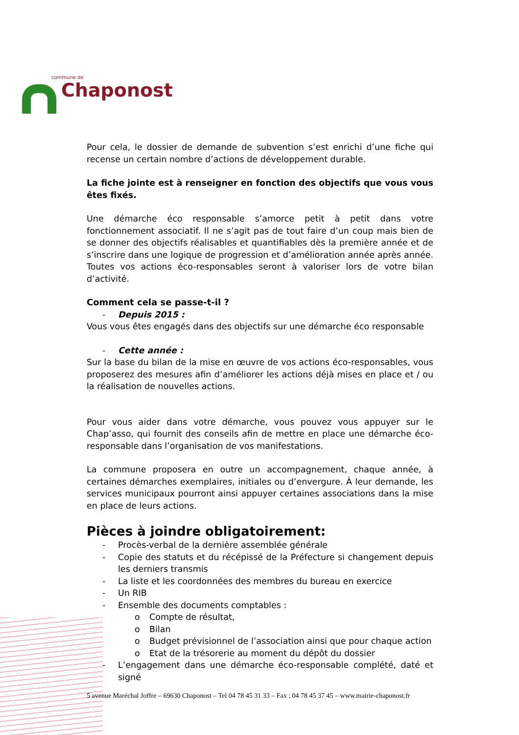commune de
Chaponost
Pour cela, le dossier de demande de subvention s’est enrichi d’une fiche qui recense un certain nombre d’actions de développement durable.
La fiche jointe est à renseigner en fonction des objectifs que vous vous êtes fixés.
Une démarche éco responsable s’amorce petit à petit dans votre fonctionnement associatif. Il ne s’agit pas de tout faire d’un coup mais bien de se donner des objectifs réalisables et quantifiables dès la première année et de s’inscrire dans une logique de progression et d’amélioration année après année. Toutes vos actions éco-responsables seront à valoriser lors de votre bilan d’activité.
Comment cela se passe-t-il ?
- Depuis 2015 :
Vous vous êtes engagés dans des objectifs sur une démarche éco responsable
- Cette année :
Sur la base du bilan de la mise en œuvre de vos actions éco-responsables, vous proposerez des mesures afin d’améliorer les actions déjà mises en place et / ou la réalisation de nouvelles actions.
Pour vous aider dans votre démarche, vous pouvez vous appuyer sur le Chap’asso, qui fournit des conseils afin de mettre en place une démarche éco-responsable dans l’organisation de vos manifestations.
La commune proposera en outre un accompagnement, chaque année, à certaines démarches exemplaires, initiales ou d’envergure. À leur demande, les services municipaux pourront ainsi appuyer certaines associations dans la mise en place de leurs actions.
Pièces à joindre obligatoirement:
- Procès-verbal de la dernière assemblée générale
- Copie des statuts et du récépissé de la Préfecture si changement depuis les derniers transmis
- La liste et les coordonnées des membres du bureau en exercice
- Un RIB
- Ensemble des documents comptables :
o Compte de résultat,
o Bilan
o Budget prévisionnel de l’association ainsi que pour chaque action
o Etat de la trésorerie au moment du dépôt du dossier
- L’engagement dans une démarche éco-responsable complété, daté et signé
5 avenue Maréchal Joffre – 69630 Chaponost – Tel 04 78 45 31 33 – Fax : 04 78 45 37 45 – www.mairie-chaponost.fr